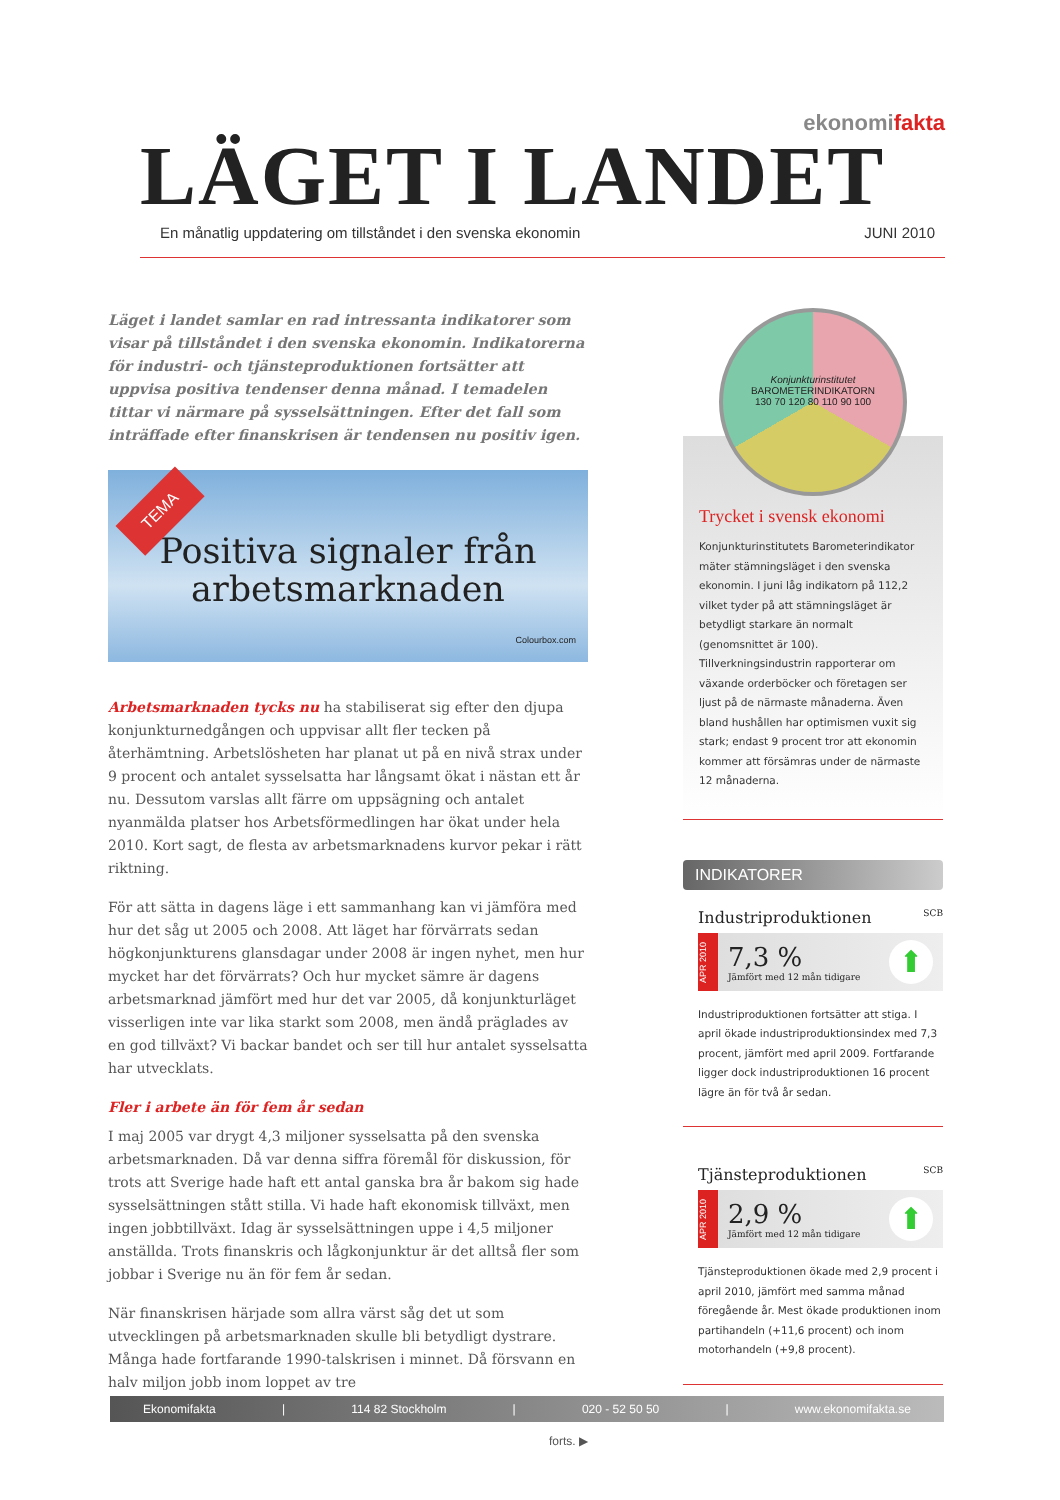ekonomifakta
LÄGET I LANDET
En månatlig uppdatering om tillståndet i den svenska ekonomin JUNI 2010
Läget i landet samlar en rad intressanta indikatorer som visar på tillståndet i den svenska ekonomin. Indikatorerna för industri- och tjänsteproduktionen fortsätter att uppvisa positiva tendenser denna månad. I temadelen tittar vi närmare på sysselsättningen. Efter det fall som inträffade efter finanskrisen är tendensen nu positiv igen.
TEMA
Positiva signaler från
arbetsmarknaden
Colourbox.com
Arbetsmarknaden tycks nu ha stabiliserat sig efter den djupa konjunkturnedgången och uppvisar allt fler tecken på återhämtning. Arbetslösheten har planat ut på en nivå strax under 9 procent och antalet sysselsatta har långsamt ökat i nästan ett år nu. Dessutom varslas allt färre om uppsägning och antalet nyanmälda platser hos Arbetsförmedlingen har ökat under hela 2010. Kort sagt, de flesta av arbetsmarknadens kurvor pekar i rätt riktning.
För att sätta in dagens läge i ett sammanhang kan vi jämföra med hur det såg ut 2005 och 2008. Att läget har förvärrats sedan högkonjunkturens glansdagar under 2008 är ingen nyhet, men hur mycket har det förvärrats? Och hur mycket sämre är dagens arbetsmarknad jämfört med hur det var 2005, då konjunkturläget visserligen inte var lika starkt som 2008, men ändå präglades av en god tillväxt? Vi backar bandet och ser till hur antalet sysselsatta har utvecklats.
Fler i arbete än för fem år sedan
I maj 2005 var drygt 4,3 miljoner sysselsatta på den svenska arbetsmarknaden. Då var denna siffra föremål för diskussion, för trots att Sverige hade haft ett antal ganska bra år bakom sig hade sysselsättningen stått stilla. Vi hade haft ekonomisk tillväxt, men ingen jobbtillväxt. Idag är sysselsättningen uppe i 4,5 miljoner anställda. Trots finanskris och lågkonjunktur är det alltså fler som jobbar i Sverige nu än för fem år sedan.
När finanskrisen härjade som allra värst såg det ut som utvecklingen på arbetsmarknaden skulle bli betydligt dystrare. Många hade fortfarande 1990-talskrisen i minnet. Då försvann en halv miljon jobb inom loppet av tre
forts. ▶
Konjunkturinstitutet
BAROMETERINDIKATORN
130 70 120 80 110 90 100
Trycket i svensk ekonomi
Konjunkturinstitutets Barometerindikator mäter stämningsläget i den svenska ekonomin. I juni låg indikatorn på 112,2 vilket tyder på att stämningsläget är betydligt starkare än normalt (genomsnittet är 100). Tillverkningsindustrin rapporterar om växande orderböcker och företagen ser ljust på de närmaste månaderna. Även bland hushållen har optimismen vuxit sig stark; endast 9 procent tror att ekonomin kommer att försämras under de närmaste 12 månaderna.
INDIKATORER
Industriproduktionen SCB
APR 2010
7,3 %
Jämfört med 12 mån tidigare
⬆
Industriproduktionen fortsätter att stiga. I april ökade industriproduktionsindex med 7,3 procent, jämfört med april 2009. Fortfarande ligger dock industriproduktionen 16 procent lägre än för två år sedan.
Tjänsteproduktionen SCB
APR 2010
2,9 %
Jämfört med 12 mån tidigare
⬆
Tjänsteproduktionen ökade med 2,9 procent i april 2010, jämfört med samma månad föregående år. Mest ökade produktionen inom partihandeln (+11,6 procent) och inom motorhandeln (+9,8 procent).
Ekonomifakta | 114 82 Stockholm | 020 - 52 50 50 | www.ekonomifakta.se